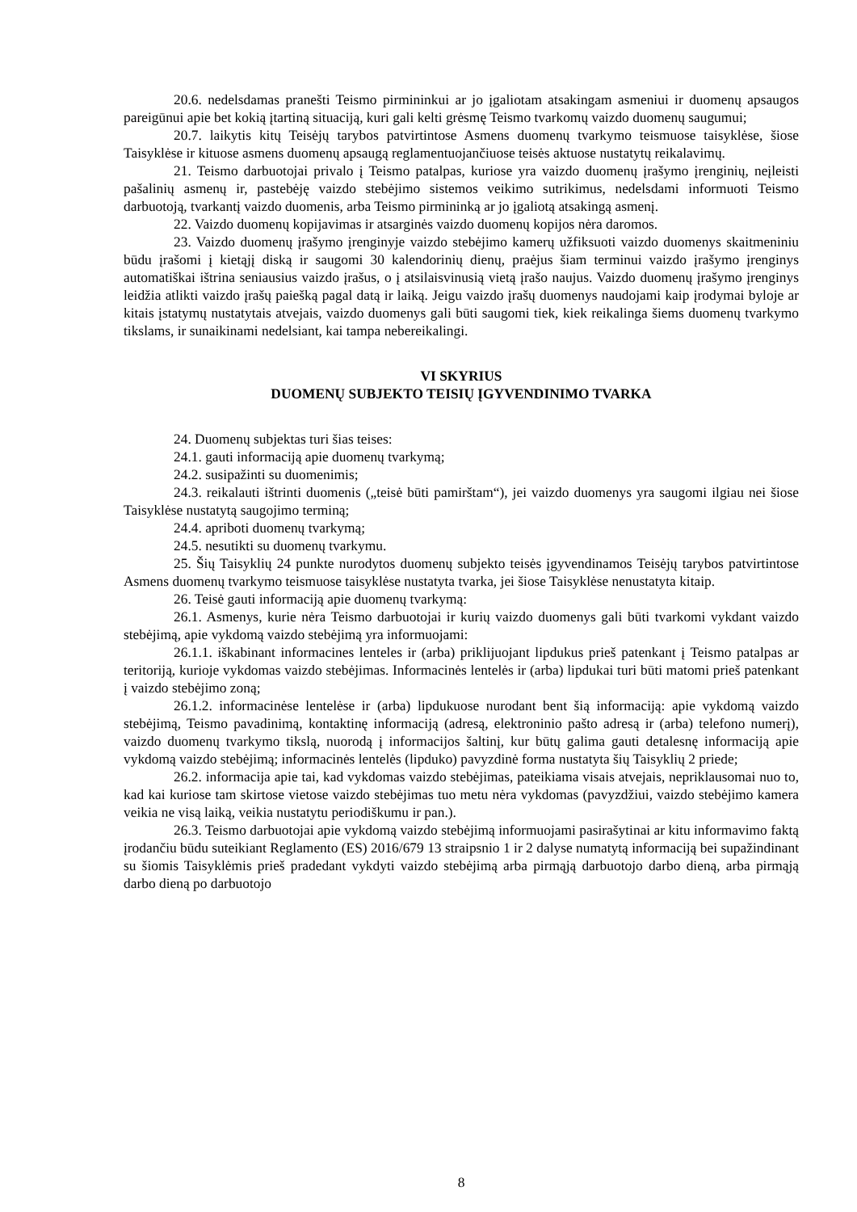20.6. nedelsdamas pranešti Teismo pirmininkui ar jo įgaliotam atsakingam asmeniui ir duomenų apsaugos pareigūnui apie bet kokią įtartiną situaciją, kuri gali kelti grėsmę Teismo tvarkomų vaizdo duomenų saugumui;
20.7. laikytis kitų Teisėjų tarybos patvirtintose Asmens duomenų tvarkymo teismuose taisyklėse, šiose Taisyklėse ir kituose asmens duomenų apsaugą reglamentuojančiuose teisės aktuose nustatytų reikalavimų.
21. Teismo darbuotojai privalo į Teismo patalpas, kuriose yra vaizdo duomenų įrašymo įrenginių, neįleisti pašalinių asmenų ir, pastebėję vaizdo stebėjimo sistemos veikimo sutrikimus, nedelsdami informuoti Teismo darbuotoją, tvarkantį vaizdo duomenis, arba Teismo pirmininką ar jo įgaliotą atsakingą asmenį.
22. Vaizdo duomenų kopijavimas ir atsarginės vaizdo duomenų kopijos nėra daromos.
23. Vaizdo duomenų įrašymo įrenginyje vaizdo stebėjimo kamerų užfiksuoti vaizdo duomenys skaitmeniniu būdu įrašomi į kietąjį diską ir saugomi 30 kalendorinių dienų, praėjus šiam terminui vaizdo įrašymo įrenginys automatiškai ištrina seniausius vaizdo įrašus, o į atsilaisvinusią vietą įrašo naujus. Vaizdo duomenų įrašymo įrenginys leidžia atlikti vaizdo įrašų paiešką pagal datą ir laiką. Jeigu vaizdo įrašų duomenys naudojami kaip įrodymai byloje ar kitais įstatymų nustatytais atvejais, vaizdo duomenys gali būti saugomi tiek, kiek reikalinga šiems duomenų tvarkymo tikslams, ir sunaikinami nedelsiant, kai tampa nebereikalingi.
VI SKYRIUS
DUOMENŲ SUBJEKTO TEISIŲ ĮGYVENDINIMO TVARKA
24. Duomenų subjektas turi šias teises:
24.1. gauti informaciją apie duomenų tvarkymą;
24.2. susipažinti su duomenimis;
24.3. reikalauti ištrinti duomenis („teisė būti pamirštam“), jei vaizdo duomenys yra saugomi ilgiau nei šiose Taisyklėse nustatytą saugojimo terminą;
24.4. apriboti duomenų tvarkymą;
24.5. nesutikti su duomenų tvarkymu.
25. Šių Taisyklių 24 punkte nurodytos duomenų subjekto teisės įgyvendinamos Teisėjų tarybos patvirtintose Asmens duomenų tvarkymo teismuose taisyklėse nustatyta tvarka, jei šiose Taisyklėse nenustatyta kitaip.
26. Teisė gauti informaciją apie duomenų tvarkymą:
26.1. Asmenys, kurie nėra Teismo darbuotojai ir kurių vaizdo duomenys gali būti tvarkomi vykdant vaizdo stebėjimą, apie vykdomą vaizdo stebėjimą yra informuojami:
26.1.1. iškabinant informacines lenteles ir (arba) priklijuojant lipdukus prieš patenkant į Teismo patalpas ar teritoriją, kurioje vykdomas vaizdo stebėjimas. Informacinės lentelės ir (arba) lipdukai turi būti matomi prieš patenkant į vaizdo stebėjimo zoną;
26.1.2. informacinėse lentelėse ir (arba) lipdukuose nurodant bent šią informaciją: apie vykdomą vaizdo stebėjimą, Teismo pavadinimą, kontaktinę informaciją (adresą, elektroninio pašto adresą ir (arba) telefono numerį), vaizdo duomenų tvarkymo tikslą, nuorodą į informacijos šaltinį, kur būtų galima gauti detalesnę informaciją apie vykdomą vaizdo stebėjimą; informacinės lentelės (lipduko) pavyzdinė forma nustatyta šių Taisyklių 2 priede;
26.2. informacija apie tai, kad vykdomas vaizdo stebėjimas, pateikiama visais atvejais, nepriklausomai nuo to, kad kai kuriose tam skirtose vietose vaizdo stebėjimas tuo metu nėra vykdomas (pavyzdžiui, vaizdo stebėjimo kamera veikia ne visą laiką, veikia nustatytu periodiškumu ir pan.).
26.3. Teismo darbuotojai apie vykdomą vaizdo stebėjimą informuojami pasirašytinai ar kitu informavimo faktą įrodančiu būdu suteikiant Reglamento (ES) 2016/679 13 straipsnio 1 ir 2 dalyse numatytą informaciją bei supažindinant su šiomis Taisyklėmis prieš pradedant vykdyti vaizdo stebėjimą arba pirmąją darbuotojo darbo dieną, arba pirmąją darbo dieną po darbuotojo
8